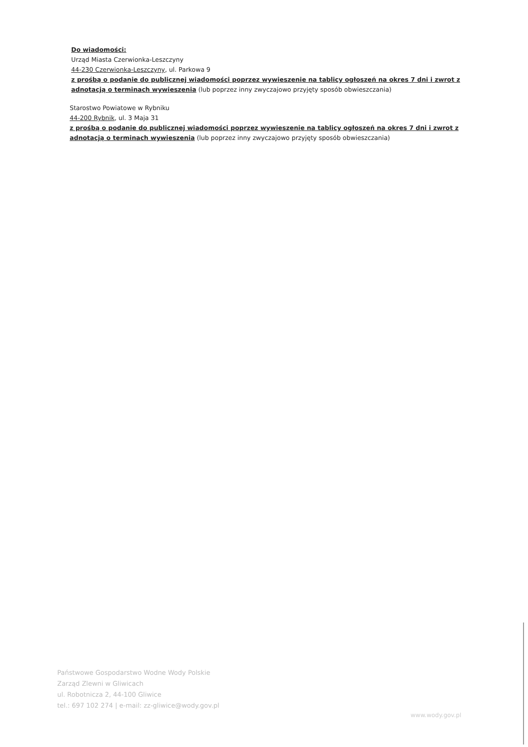Do wiadomości:
Urząd Miasta Czerwionka-Leszczyny
44-230 Czerwionka-Leszczyny, ul. Parkowa 9
z prośbą o podanie do publicznej wiadomości poprzez wywieszenie na tablicy ogłoszeń na okres 7 dni i zwrot z adnotacją o terminach wywieszenia (lub poprzez inny zwyczajowo przyjęty sposób obwieszczania)
Starostwo Powiatowe w Rybniku
44-200 Rybnik, ul. 3 Maja 31
z prośbą o podanie do publicznej wiadomości poprzez wywieszenie na tablicy ogłoszeń na okres 7 dni i zwrot z adnotacją o terminach wywieszenia (lub poprzez inny zwyczajowo przyjęty sposób obwieszczania)
Państwowe Gospodarstwo Wodne Wody Polskie
Zarząd Zlewni w Gliwicach
ul. Robotnicza 2, 44-100 Gliwice
tel.: 697 102 274 | e-mail: zz-gliwice@wody.gov.pl
www.wody.gov.pl